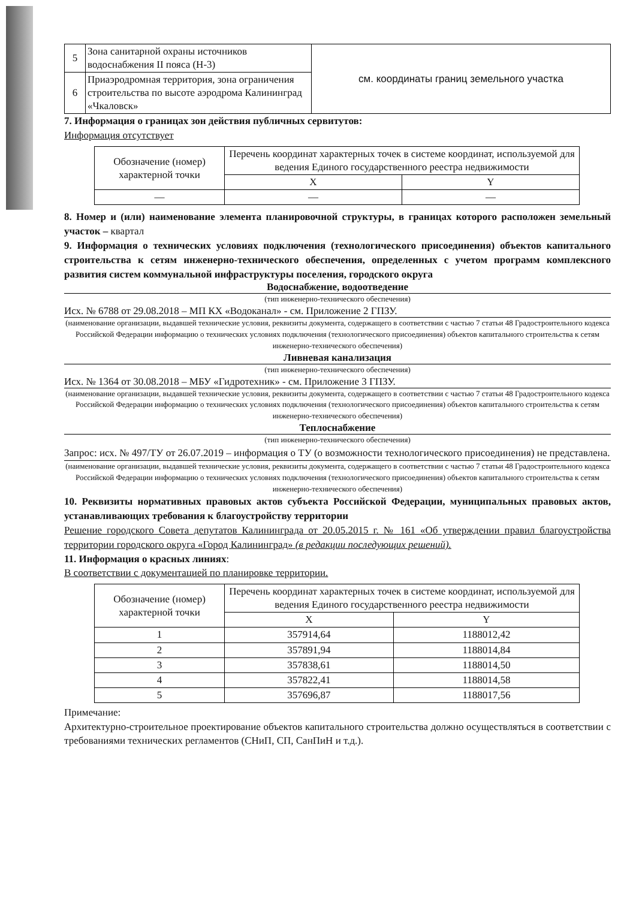| 5 | Зона санитарной охраны источников водоснабжения II пояса (Н-3) | см. координаты границ земельного участка |
| 6 | Приаэродромная территория, зона ограничения строительства по высоте аэродрома Калининград «Чкаловск» | |
7. Информация о границах зон действия публичных сервитутов:
Информация отсутствует
| Обозначение (номер) характерной точки | Перечень координат характерных точек в системе координат, используемой для ведения Единого государственного реестра недвижимости | |
| --- | --- | --- |
| | X | Y |
| — | — | — |
8. Номер и (или) наименование элемента планировочной структуры, в границах которого расположен земельный участок – квартал
9. Информация о технических условиях подключения (технологического присоединения) объектов капитального строительства к сетям инженерно-технического обеспечения, определенных с учетом программ комплексного развития систем коммунальной инфраструктуры поселения, городского округа
Водоснабжение, водоотведение
(тип инженерно-технического обеспечения)
Исх. № 6788 от 29.08.2018 – МП КХ «Водоканал» - см. Приложение 2 ГПЗУ.
(наименование организации, выдавшей технические условия, реквизиты документа, содержащего в соответствии с частью 7 статьи 48 Градостроительного кодекса Российской Федерации информацию о технических условиях подключения (технологического присоединения) объектов капитального строительства к сетям инженерно-технического обеспечения)
Ливневая канализация
(тип инженерно-технического обеспечения)
Исх. № 1364 от 30.08.2018 – МБУ «Гидротехник» - см. Приложение 3 ГПЗУ.
(наименование организации, выдавшей технические условия, реквизиты документа, содержащего в соответствии с частью 7 статьи 48 Градостроительного кодекса Российской Федерации информацию о технических условиях подключения (технологического присоединения) объектов капитального строительства к сетям инженерно-технического обеспечения)
Теплоснабжение
(тип инженерно-технического обеспечения)
Запрос: исх. № 497/ТУ от 26.07.2019 – информация о ТУ (о возможности технологического присоединения) не представлена.
(наименование организации, выдавшей технические условия, реквизиты документа, содержащего в соответствии с частью 7 статьи 48 Градостроительного кодекса Российской Федерации информацию о технических условиях подключения (технологического присоединения) объектов капитального строительства к сетям инженерно-технического обеспечения)
10. Реквизиты нормативных правовых актов субъекта Российской Федерации, муниципальных правовых актов, устанавливающих требования к благоустройству территории
Решение городского Совета депутатов Калининграда от 20.05.2015 г. № 161 «Об утверждении правил благоустройства территории городского округа «Город Калининград» (в редакции последующих решений).
11. Информация о красных линиях:
В соответствии с документацией по планировке территории.
| Обозначение (номер) характерной точки | Перечень координат характерных точек в системе координат, используемой для ведения Единого государственного реестра недвижимости | |
| --- | --- | --- |
| | X | Y |
| 1 | 357914,64 | 1188012,42 |
| 2 | 357891,94 | 1188014,84 |
| 3 | 357838,61 | 1188014,50 |
| 4 | 357822,41 | 1188014,58 |
| 5 | 357696,87 | 1188017,56 |
Примечание:
Архитектурно-строительное проектирование объектов капитального строительства должно осуществляться в соответствии с требованиями технических регламентов (СНиП, СП, СанПиН и т.д.).